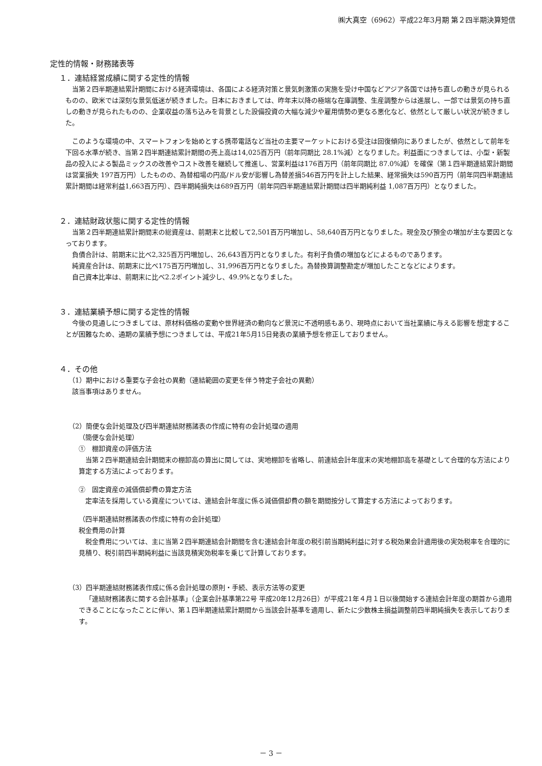㈱大真空（6962）平成22年3月期 第２四半期決算短信
定性的情報・財務諸表等
１．連結経営成績に関する定性的情報
当第２四半期連結累計期間における経済環境は、各国による経済対策と景気刺激策の実施を受け中国などアジア各国では持ち直しの動きが見られるものの、欧米では深刻な景気低迷が続きました。日本におきましては、昨年末以降の極端な在庫調整、生産調整からは進展し、一部では景気の持ち直しの動きが見られたものの、企業収益の落ち込みを背景とした設備投資の大幅な減少や雇用情勢の更なる悪化など、依然として厳しい状況が続きました。
このような環境の中、スマートフォンを始めとする携帯電話など当社の主要マーケットにおける受注は回復傾向にありましたが、依然として前年を下回る水準が続き、当第２四半期連結累計期間の売上高は14,025百万円（前年同期比 28.1%減）となりました。利益面につきましては、小型・新製品の投入による製品ミックスの改善やコスト改善を継続して推進し、営業利益は176百万円（前年同期比 87.0%減）を確保（第１四半期連結累計期間は営業損失 197百万円）したものの、為替相場の円高/ドル安が影響し為替差損546百万円を計上した結果、経常損失は590百万円（前年同四半期連結累計期間は経常利益1,663百万円）、四半期純損失は689百万円（前年同四半期連結累計期間は四半期純利益 1,087百万円）となりました。
２．連結財政状態に関する定性的情報
当第２四半期連結累計期間末の総資産は、前期末と比較して2,501百万円増加し、58,640百万円となりました。現金及び預金の増加が主な要因となっております。
負債合計は、前期末に比べ2,325百万円増加し、26,643百万円となりました。有利子負債の増加などによるものであります。
純資産合計は、前期末に比べ175百万円増加し、31,996百万円となりました。為替換算調整勘定が増加したことなどによります。
自己資本比率は、前期末に比べ2.2ポイント減少し、49.9%となりました。
３．連結業績予想に関する定性的情報
今後の見通しにつきましては、原材料価格の変動や世界経済の動向など景況に不透明感もあり、現時点において当社業績に与える影響を想定することが困難なため、通期の業績予想につきましては、平成21年5月15日発表の業績予想を修正しておりません。
４．その他
（1）期中における重要な子会社の異動（連結範囲の変更を伴う特定子会社の異動）
該当事項はありません。
（2）簡便な会計処理及び四半期連結財務諸表の作成に特有の会計処理の適用
（簡便な会計処理）
①　棚卸資産の評価方法
当第２四半期連結会計期間末の棚卸高の算出に関しては、実地棚卸を省略し、前連結会計年度末の実地棚卸高を基礎として合理的な方法により算定する方法によっております。
②　固定資産の減価償却費の算定方法
定率法を採用している資産については、連結会計年度に係る減価償却費の額を期間按分して算定する方法によっております。
（四半期連結財務諸表の作成に特有の会計処理）
税金費用の計算
税金費用については、主に当第２四半期連結会計期間を含む連結会計年度の税引前当期純利益に対する税効果会計適用後の実効税率を合理的に見積り、税引前四半期純利益に当該見積実効税率を乗じて計算しております。
（3）四半期連結財務諸表作成に係る会計処理の原則・手続、表示方法等の変更
「連結財務諸表に関する会計基準」（企業会計基準第22号 平成20年12月26日）が平成21年４月１日以後開始する連結会計年度の期首から適用できることになったことに伴い、第１四半期連結累計期間から当該会計基準を適用し、新たに少数株主損益調整前四半期純損失を表示しております。
－ 3 －